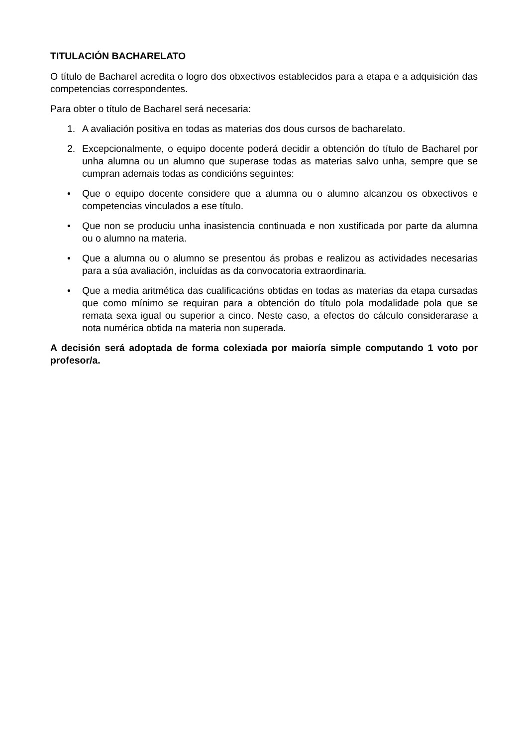TITULACIÓN BACHARELATO
O título de Bacharel acredita o logro dos obxectivos establecidos para a etapa e a adquisición das competencias correspondentes.
Para obter o título de Bacharel será necesaria:
1. A avaliación positiva en todas as materias dos dous cursos de bacharelato.
2. Excepcionalmente, o equipo docente poderá decidir a obtención do título de Bacharel por unha alumna ou un alumno que superase todas as materias salvo unha, sempre que se cumpran ademais todas as condicións seguintes:
• Que o equipo docente considere que a alumna ou o alumno alcanzou os obxectivos e competencias vinculados a ese título.
• Que non se produciu unha inasistencia continuada e non xustificada por parte da alumna ou o alumno na materia.
• Que a alumna ou o alumno se presentou ás probas e realizou as actividades necesarias para a súa avaliación, incluídas as da convocatoria extraordinaria.
• Que a media aritmética das cualificacións obtidas en todas as materias da etapa cursadas que como mínimo se requiran para a obtención do título pola modalidade pola que se remata sexa igual ou superior a cinco. Neste caso, a efectos do cálculo considerarase a nota numérica obtida na materia non superada.
A decisión será adoptada de forma colexiada por maioría simple computando 1 voto por profesor/a.